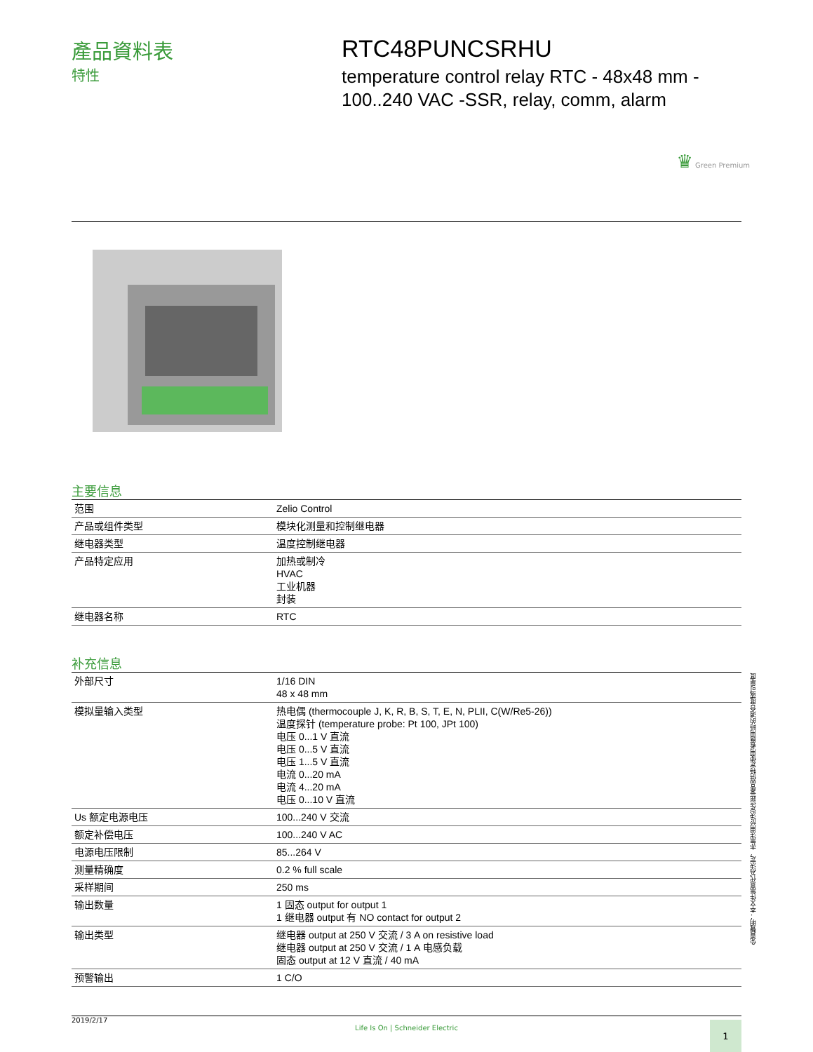產品資料表
特性
RTC48PUNCSRHU
temperature control relay RTC - 48x48 mm -
100..240 VAC -SSR, relay, comm, alarm
♛ Green Premium
主要信息
| 范围 | Zelio Control |
| 产品或组件类型 | 模块化测量和控制继电器 |
| 继电器类型 | 温度控制继电器 |
| 产品特定应用 | 加热或制冷 HVAC 工业机器 封装 |
| 继电器名称 | RTC |
补充信息
| 外部尺寸 | 1/16 DIN 48 x 48 mm |
| 模拟量输入类型 | 热电偶 (thermocouple J, K, R, B, S, T, E, N, PLII, C(W/Re5-26)) 温度探针 (temperature probe: Pt 100, JPt 100) 电压 0...1 V 直流 电压 0...5 V 直流 电压 1...5 V 直流 电流 0...20 mA 电流 4...20 mA 电压 0...10 V 直流 |
| Us 额定电源电压 | 100...240 V 交流 |
| 额定补偿电压 | 100...240 V AC |
| 电源电压限制 | 85...264 V |
| 测量精确度 | 0.2 % full scale |
| 采样期间 | 250 ms |
| 输出数量 | 1 固态 output for output 1 1 继电器 output 有 NO contact for output 2 |
| 输出类型 | 继电器 output at 250 V 交流 / 3 A on resistive load 继电器 output at 250 V 交流 / 1 A 电感负载 固态 output at 12 V 直流 / 40 mA |
| 预警输出 | 1 C/O |
免責聲明：本文件無意代為決定，亦無法用於決定這些產品供特定使用者應用時的適合度或可靠度
2019/2/17
Life Is On | Schneider Electric
1